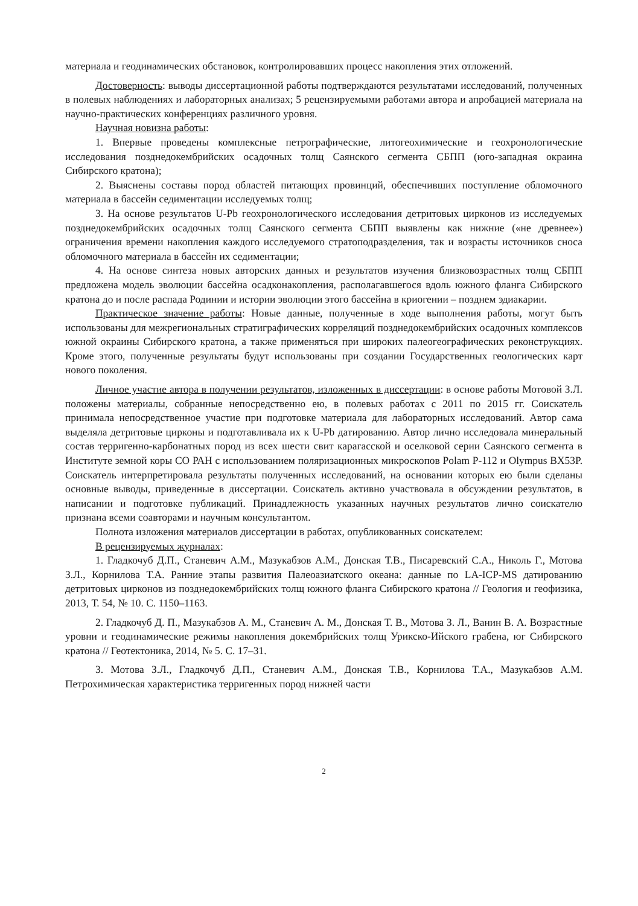материала и геодинамических обстановок, контролировавших процесс накопления этих отложений.
Достоверность: выводы диссертационной работы подтверждаются результатами исследований, полученных в полевых наблюдениях и лабораторных анализах; 5 рецензируемыми работами автора и апробацией материала на научно-практических конференциях различного уровня.
Научная новизна работы:
1. Впервые проведены комплексные петрографические, литогеохимические и геохронологические исследования позднедокембрийских осадочных толщ Саянского сегмента СБПП (юго-западная окраина Сибирского кратона);
2. Выяснены составы пород областей питающих провинций, обеспечивших поступление обломочного материала в бассейн седиментации исследуемых толщ;
3. На основе результатов U-Pb геохронологического исследования детритовых цирконов из исследуемых позднедокембрийских осадочных толщ Саянского сегмента СБПП выявлены как нижние («не древнее») ограничения времени накопления каждого исследуемого стратоподразделения, так и возрасты источников сноса обломочного материала в бассейн их седиментации;
4. На основе синтеза новых авторских данных и результатов изучения близковозрастных толщ СБПП предложена модель эволюции бассейна осадконакопления, располагавшегося вдоль южного фланга Сибирского кратона до и после распада Родинии и истории эволюции этого бассейна в криогении – позднем эдиакарии.
Практическое значение работы: Новые данные, полученные в ходе выполнения работы, могут быть использованы для межрегиональных стратиграфических корреляций позднедокембрийских осадочных комплексов южной окраины Сибирского кратона, а также применяться при широких палеогеографических реконструкциях. Кроме этого, полученные результаты будут использованы при создании Государственных геологических карт нового поколения.
Личное участие автора в получении результатов, изложенных в диссертации: в основе работы Мотовой З.Л. положены материалы, собранные непосредственно ею, в полевых работах с 2011 по 2015 гг. Соискатель принимала непосредственное участие при подготовке материала для лабораторных исследований. Автор сама выделяла детритовые цирконы и подготавливала их к U-Pb датированию. Автор лично исследовала минеральный состав терригенно-карбонатных пород из всех шести свит карагасской и оселковой серии Саянского сегмента в Институте земной коры СО РАН с использованием поляризационных микроскопов Polam P-112 и Olympus BX53P. Соискатель интерпретировала результаты полученных исследований, на основании которых ею были сделаны основные выводы, приведенные в диссертации. Соискатель активно участвовала в обсуждении результатов, в написании и подготовке публикаций. Принадлежность указанных научных результатов лично соискателю признана всеми соавторами и научным консультантом.
Полнота изложения материалов диссертации в работах, опубликованных соискателем:
В рецензируемых журналах:
1. Гладкочуб Д.П., Станевич А.М., Мазукабзов А.М., Донская Т.В., Писаревский С.А., Николь Г., Мотова З.Л., Корнилова Т.А. Ранние этапы развития Палеоазиатского океана: данные по LA-ICP-MS датированию детритовых цирконов из позднедокембрийских толщ южного фланга Сибирского кратона // Геология и геофизика, 2013, Т. 54, № 10. С. 1150–1163.
2. Гладкочуб Д. П., Мазукабзов А. М., Станевич А. М., Донская Т. В., Мотова З. Л., Ванин В. А. Возрастные уровни и геодинамические режимы накопления докембрийских толщ Урикско-Ийского грабена, юг Сибирского кратона // Геотектоника, 2014, № 5. С. 17–31.
3. Мотова З.Л., Гладкочуб Д.П., Станевич А.М., Донская Т.В., Корнилова Т.А., Мазукабзов А.М. Петрохимическая характеристика терригенных пород нижней части
2